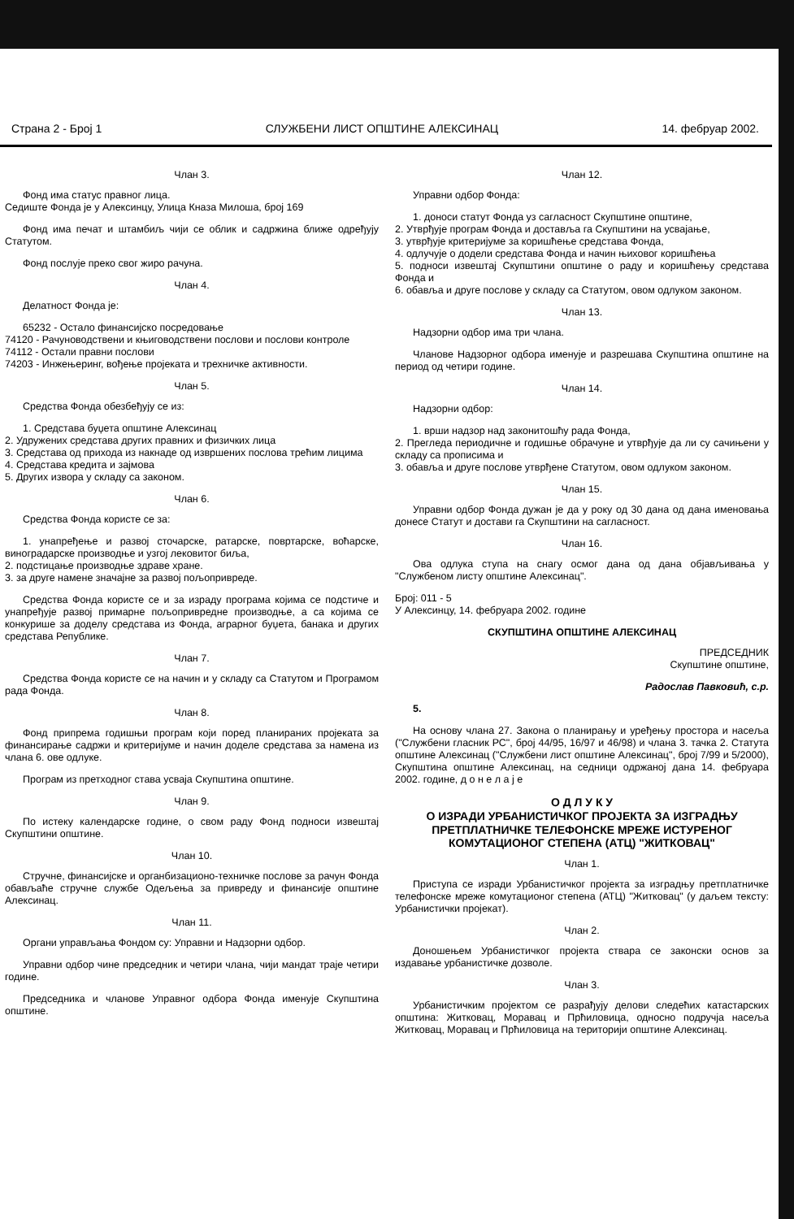Страна 2 - Број 1 СЛУЖБЕНИ ЛИСТ ОПШТИНЕ АЛЕКСИНАЦ 14. фебруар 2002.
Члан 3.
Фонд има статус правног лица.
Седиште Фонда је у Алексинцу, Улица Кназа Милоша, број 169
Фонд има печат и штамбиљ чији се облик и садржина ближе одређују Статутом.
Фонд послује преко свог жиро рачуна.
Члан 4.
Делатност Фонда је:
65232 - Остало финансијско посредовање
74120 - Рачуноводствени и књиговодствени послови и послови контроле
74112 - Остали правни послови
74203 - Инжењеринг, вођење пројеката и трехничке активности.
Члан 5.
Средства Фонда обезбеђују се из:
1. Средстава буџета општине Алексинац
2. Удружених средстава других правних и физичких лица
3. Средстава од прихода из накнаде од извршених послова трећим лицима
4. Средстава кредита и зајмова
5. Других извора у складу са законом.
Члан 6.
Средства Фонда користе се за:
1. унапређење и развој сточарске, ратарске, повртарске, воћарске, виноградарске производње и узгој лековитог биља,
2. подстицање производње здраве хране.
3. за друге намене значајне за развој пољопривреде.
Средства Фонда користе се и за израду програма којима се подстиче и унапређује развој примарне пољопривредне производње, а са којима се конкурише за доделу средстава из Фонда, аграрног буџета, банака и других средстава Републике.
Члан 7.
Средства Фонда користе се на начин и у складу са Статутом и Програмом рада Фонда.
Члан 8.
Фонд припрема годишњи програм који поред планираних пројеката за финансирање садржи и критеријуме и начин доделе средстава за намена из члана 6. ове одлуке.
Програм из претходног става усваја Скупштина општине.
Члан 9.
По истеку календарске године, о свом раду Фонд подноси извештај Скупштини општине.
Члан 10.
Стручне, финансијске и органбизационо-техничке послове за рачун Фонда обављаће стручне службе Одељења за привреду и финансије општине Алексинац.
Члан 11.
Органи управљања Фондом су: Управни и Надзорни одбор.
Управни одбор чине председник и четири члана, чији мандат траје четири године.
Председника и чланове Управног одбора Фонда именује Скупштина општине.
Члан 12.
Управни одбор Фонда:
1. доноси статут Фонда уз сагласност Скупштине општине,
2. Утврђује програм Фонда и доставља га Скупштини на усвајање,
3. утврђује критеријуме за коришћење средстава Фонда,
4. одлучује о додели средстава Фонда и начин њиховог коришћења
5. подноси извештај Скупштини општине о раду и коришћењу средстава Фонда и
6. обавља и друге послове у складу са Статутом, овом одлуком законом.
Члан 13.
Надзорни одбор има три члана.
Чланове Надзорног одбора именује и разрешава Скупштина општине на период од четири године.
Члан 14.
Надзорни одбор:
1. врши надзор над законитошћу рада Фонда,
2. Прегледа периодичне и годишње обрачуне и утврђује да ли су сачињени у складу са прописима и
3. обавља и друге послове утврђене Статутом, овом одлуком законом.
Члан 15.
Управни одбор Фонда дужан је да у року од 30 дана од дана именовања донесе Статут и достави га Скупштини на сагласност.
Члан 16.
Ова одлука ступа на снагу осмог дана од дана објављивања у "Службеном листу општине Алексинац".
Број: 011 - 5
У Алексинцу, 14. фебруара 2002. године
СКУПШТИНА ОПШТИНЕ АЛЕКСИНАЦ
ПРЕДСЕДНИК
Скупштине општине,
Радослав Павковић, с.р.
5.
На основу члана 27. Закона о планирању и уређењу простора и насеља ("Службени гласник РС", број 44/95, 16/97 и 46/98) и члана 3. тачка 2. Статута општине Алексинац ("Службени лист општине Алексинац", број 7/99 и 5/2000), Скупштина општине Алексинац, на седници одржаној дана 14. фебруара 2002. године, д о н е л а ј е
О Д Л У К У
О ИЗРАДИ УРБАНИСТИЧКОГ ПРОЈЕКТА ЗА ИЗГРАДЊУ ПРЕТПЛАТНИЧКЕ ТЕЛЕФОНСКЕ МРЕЖЕ ИСТУРЕНОГ КОМУТАЦИОНОГ СТЕПЕНА (АТЦ) "ЖИТКОВАЦ"
Члан 1.
Приступа се изради Урбанистичког пројекта за изградњу претплатничке телефонске мреже комутационог степена (АТЦ) "Житковац" (у даљем тексту: Урбанистички пројекат).
Члан 2.
Доношењем Урбанистичког пројекта ствара се законски основ за издавање урбанистичке дозволе.
Члан 3.
Урбанистичким пројектом се разрађују делови следећих катастарских општина: Житковац, Моравац и Прћиловица, односно подручја насеља Житковац, Моравац и Прћиловица на територији општине Алексинац.